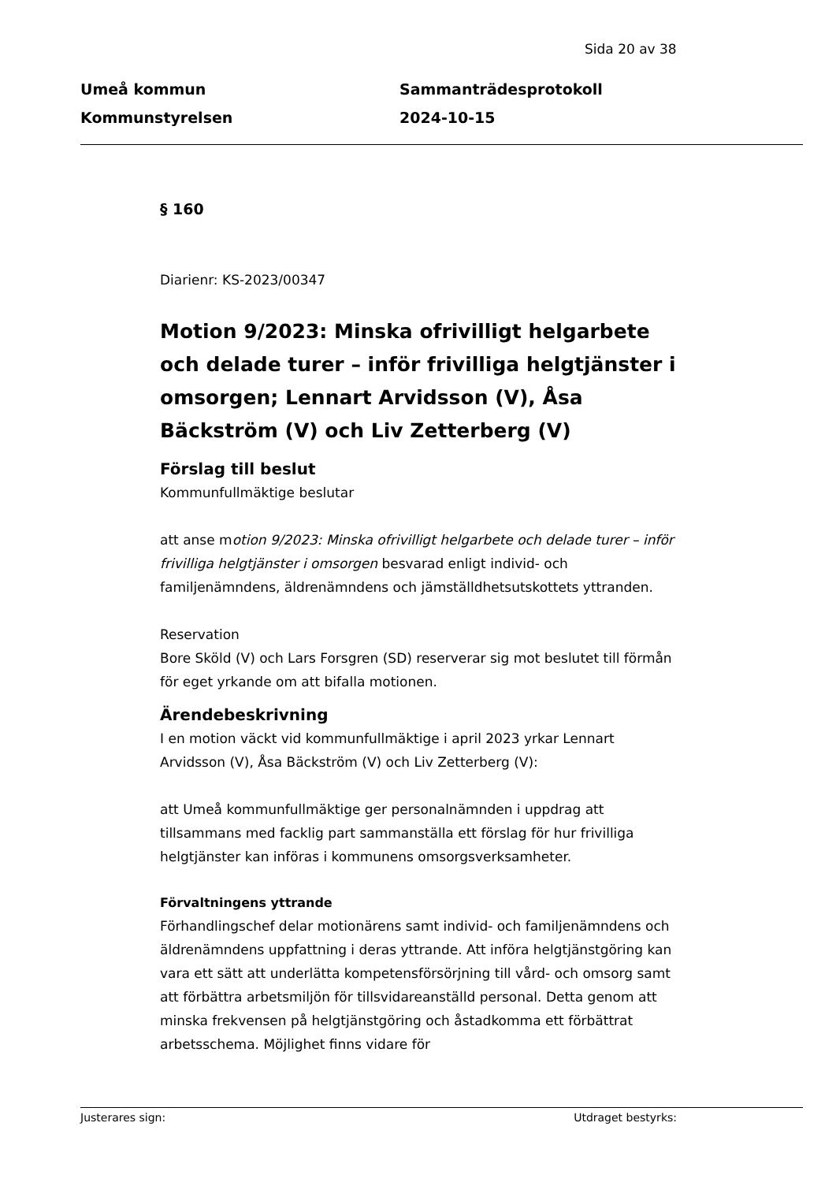Sida 20 av 38
Umeå kommun
Kommunstyrelsen
Sammanträdesprotokoll
2024-10-15
§ 160
Diarienr: KS-2023/00347
Motion 9/2023: Minska ofrivilligt helgarbete och delade turer – inför frivilliga helgtjänster i omsorgen; Lennart Arvidsson (V), Åsa Bäckström (V) och Liv Zetterberg (V)
Förslag till beslut
Kommunfullmäktige beslutar
att anse motion 9/2023: Minska ofrivilligt helgarbete och delade turer – inför frivilliga helgtjänster i omsorgen besvarad enligt individ- och familjenämndens, äldrenämndens och jämställdhetsutskottets yttranden.
Reservation
Bore Sköld (V) och Lars Forsgren (SD) reserverar sig mot beslutet till förmån för eget yrkande om att bifalla motionen.
Ärendebeskrivning
I en motion väckt vid kommunfullmäktige i april 2023 yrkar Lennart Arvidsson (V), Åsa Bäckström (V) och Liv Zetterberg (V):
att Umeå kommunfullmäktige ger personalnämnden i uppdrag att tillsammans med facklig part sammanställa ett förslag för hur frivilliga helgtjänster kan införas i kommunens omsorgsverksamheter.
Förvaltningens yttrande
Förhandlingschef delar motionärens samt individ- och familjenämndens och äldrenämndens uppfattning i deras yttrande. Att införa helgtjänstgöring kan vara ett sätt att underlätta kompetensförsörjning till vård- och omsorg samt att förbättra arbetsmiljön för tillsvidareanställd personal. Detta genom att minska frekvensen på helgtjänstgöring och åstadkomma ett förbättrat arbetsschema. Möjlighet finns vidare för
Justerares sign: Utdraget bestyrks: